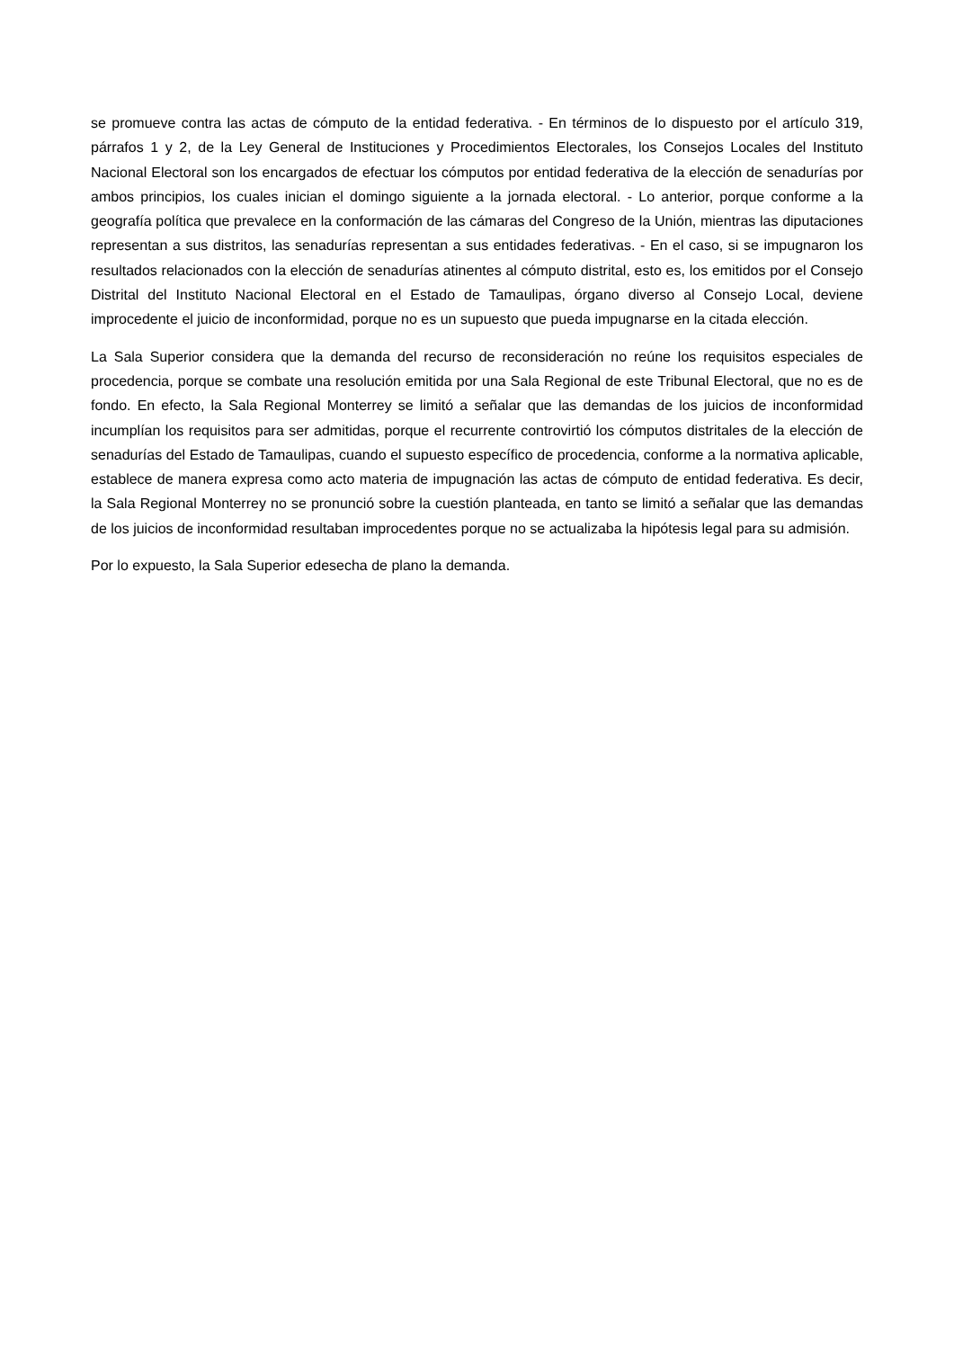se promueve contra las actas de cómputo de la entidad federativa. - En términos de lo dispuesto por el artículo 319, párrafos 1 y 2, de la Ley General de Instituciones y Procedimientos Electorales, los Consejos Locales del Instituto Nacional Electoral son los encargados de efectuar los cómputos por entidad federativa de la elección de senadurías por ambos principios, los cuales inician el domingo siguiente a la jornada electoral. - Lo anterior, porque conforme a la geografía política que prevalece en la conformación de las cámaras del Congreso de la Unión, mientras las diputaciones representan a sus distritos, las senadurías representan a sus entidades federativas. - En el caso, si se impugnaron los resultados relacionados con la elección de senadurías atinentes al cómputo distrital, esto es, los emitidos por el Consejo Distrital del Instituto Nacional Electoral en el Estado de Tamaulipas, órgano diverso al Consejo Local, deviene improcedente el juicio de inconformidad, porque no es un supuesto que pueda impugnarse en la citada elección.
La Sala Superior considera que la demanda del recurso de reconsideración no reúne los requisitos especiales de procedencia, porque se combate una resolución emitida por una Sala Regional de este Tribunal Electoral, que no es de fondo. En efecto, la Sala Regional Monterrey se limitó a señalar que las demandas de los juicios de inconformidad incumplían los requisitos para ser admitidas, porque el recurrente controvirtió los cómputos distritales de la elección de senadurías del Estado de Tamaulipas, cuando el supuesto específico de procedencia, conforme a la normativa aplicable, establece de manera expresa como acto materia de impugnación las actas de cómputo de entidad federativa. Es decir, la Sala Regional Monterrey no se pronunció sobre la cuestión planteada, en tanto se limitó a señalar que las demandas de los juicios de inconformidad resultaban improcedentes porque no se actualizaba la hipótesis legal para su admisión.
Por lo expuesto, la Sala Superior edesecha de plano la demanda.